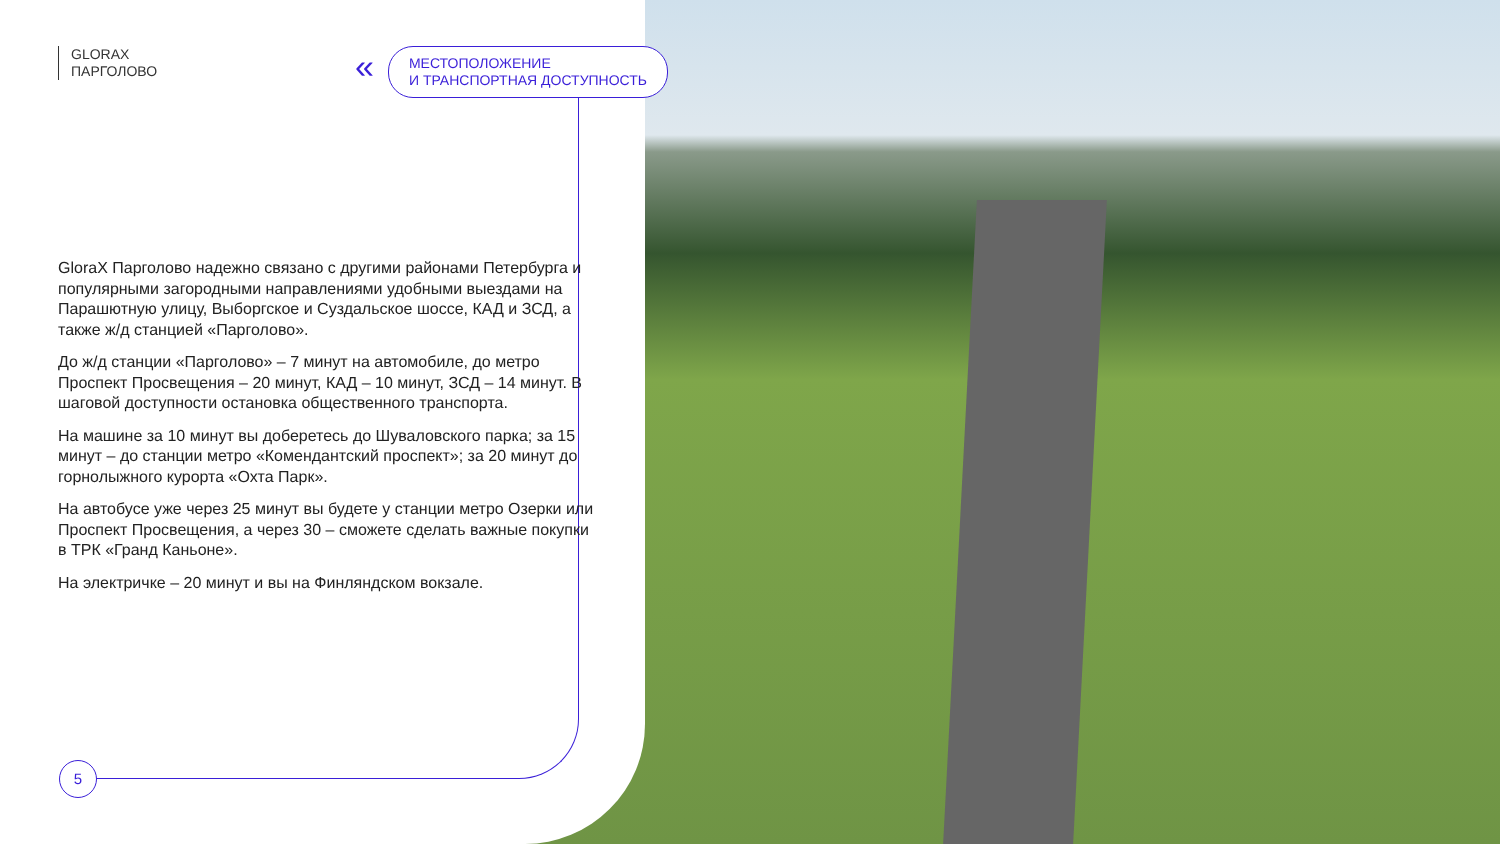GLORAX
ПАРГОЛОВО
МЕСТОПОЛОЖЕНИЕ
И ТРАНСПОРТНАЯ ДОСТУПНОСТЬ
«
GloraX Парголово надежно связано с другими районами Петербурга и популярными загородными направлениями удобными выездами на Парашютную улицу, Выборгское и Суздальское шоссе, КАД и ЗСД, а также ж/д станцией «Парголово».
До ж/д станции «Парголово» – 7 минут на автомобиле, до метро Проспект Просвещения – 20 минут, КАД – 10 минут, ЗСД – 14 минут. В шаговой доступности остановка общественного транспорта.
На машине за 10 минут вы доберетесь до Шуваловского парка; за 15 минут – до станции метро «Комендантский проспект»; за 20 минут до горнолыжного курорта «Охта Парк».
На автобусе уже через 25 минут вы будете у станции метро Озерки или Проспект Просвещения, а через 30 – сможете сделать важные покупки в ТРК «Гранд Каньоне».
На электричке – 20 минут и вы на Финляндском вокзале.
5